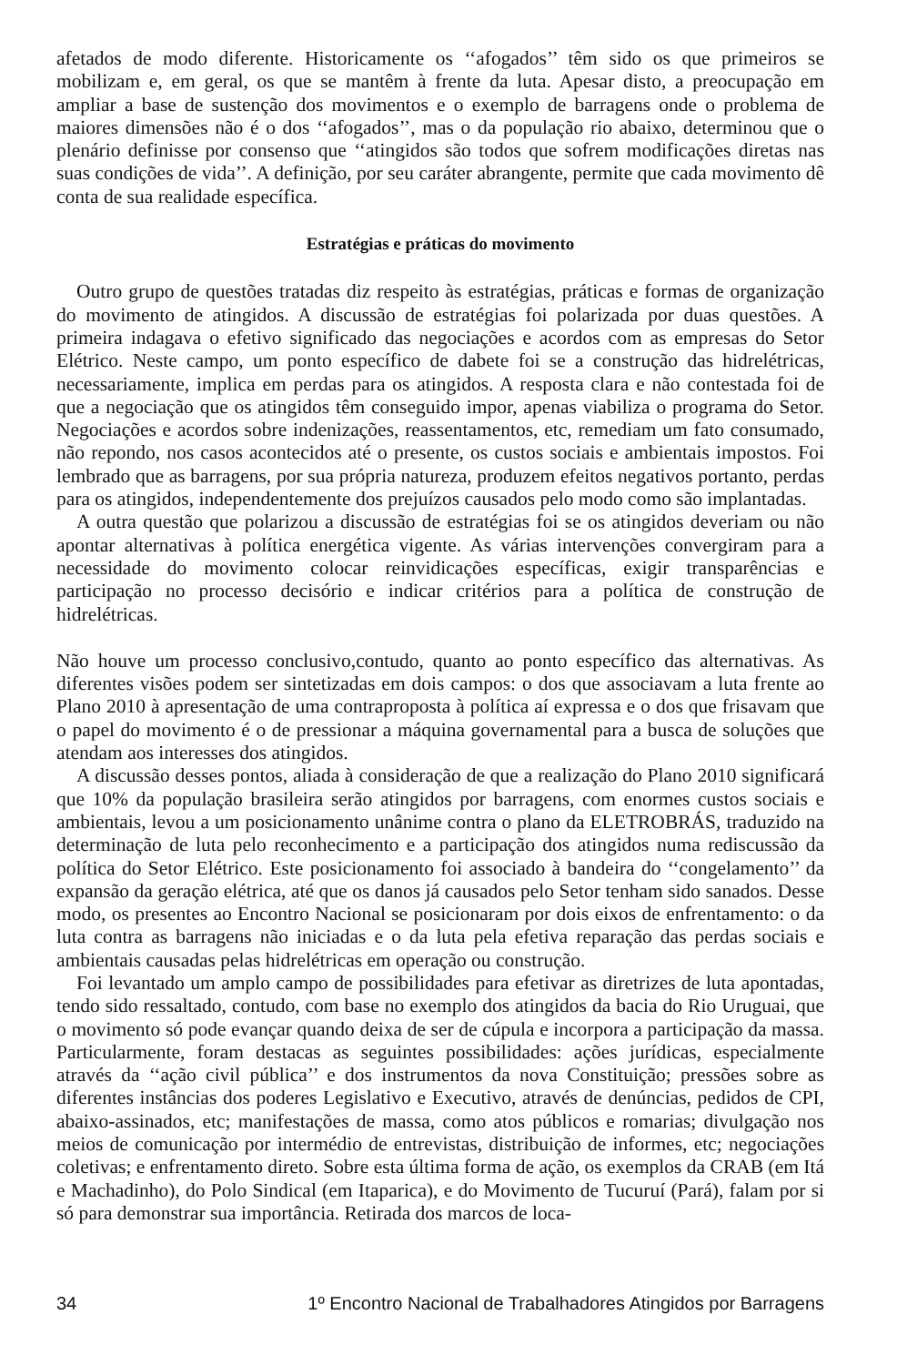afetados de modo diferente. Historicamente os ‘‘afogados’’ têm sido os que primeiros se mobilizam e, em geral, os que se mantêm à frente da luta. Apesar disto, a preocupação em ampliar a base de sustenção dos movimentos e o exemplo de barragens onde o problema de maiores dimensões não é o dos ‘‘afogados’’, mas o da população rio abaixo, determinou que o plenário definisse por consenso que ‘‘atingidos são todos que sofrem modificações diretas nas suas condições de vida’’. A definição, por seu caráter abrangente, permite que cada movimento dê conta de sua realidade específica.
Estratégias e práticas do movimento
Outro grupo de questões tratadas diz respeito às estratégias, práticas e formas de organização do movimento de atingidos. A discussão de estratégias foi polarizada por duas questões. A primeira indagava o efetivo significado das negociações e acordos com as empresas do Setor Elétrico. Neste campo, um ponto específico de dabete foi se a construção das hidrelétricas, necessariamente, implica em perdas para os atingidos. A resposta clara e não contestada foi de que a negociação que os atingidos têm conseguido impor, apenas viabiliza o programa do Setor. Negociações e acordos sobre indenizações, reassentamentos, etc, remediam um fato consumado, não repondo, nos casos acontecidos até o presente, os custos sociais e ambientais impostos. Foi lembrado que as barragens, por sua própria natureza, produzem efeitos negativos portanto, perdas para os atingidos, independentemente dos prejuízos causados pelo modo como são implantadas.
A outra questão que polarizou a discussão de estratégias foi se os atingidos deveriam ou não apontar alternativas à política energética vigente. As várias intervenções convergiram para a necessidade do movimento colocar reinvidicações específicas, exigir transparências e participação no processo decisório e indicar critérios para a política de construção de hidrelétricas.
Não houve um processo conclusivo,contudo, quanto ao ponto específico das alternativas. As diferentes visões podem ser sintetizadas em dois campos: o dos que associavam a luta frente ao Plano 2010 à apresentação de uma contraproposta à política aí expressa e o dos que frisavam que o papel do movimento é o de pressionar a máquina governamental para a busca de soluções que atendam aos interesses dos atingidos.
A discussão desses pontos, aliada à consideração de que a realização do Plano 2010 significará que 10% da população brasileira serão atingidos por barragens, com enormes custos sociais e ambientais, levou a um posicionamento unânime contra o plano da ELETROBRÁS, traduzido na determinação de luta pelo reconhecimento e a participação dos atingidos numa rediscussão da política do Setor Elétrico. Este posicionamento foi associado à bandeira do ‘‘congelamento’’ da expansão da geração elétrica, até que os danos já causados pelo Setor tenham sido sanados. Desse modo, os presentes ao Encontro Nacional se posicionaram por dois eixos de enfrentamento: o da luta contra as barragens não iniciadas e o da luta pela efetiva reparação das perdas sociais e ambientais causadas pelas hidrelétricas em operação ou construção.
Foi levantado um amplo campo de possibilidades para efetivar as diretrizes de luta apontadas, tendo sido ressaltado, contudo, com base no exemplo dos atingidos da bacia do Rio Uruguai, que o movimento só pode evançar quando deixa de ser de cúpula e incorpora a participação da massa. Particularmente, foram destacas as seguintes possibilidades: ações jurídicas, especialmente através da ‘‘ação civil pública’’ e dos instrumentos da nova Constituição; pressões sobre as diferentes instâncias dos poderes Legislativo e Executivo, através de denúncias, pedidos de CPI, abaixo-assinados, etc; manifestações de massa, como atos públicos e romarias; divulgação nos meios de comunicação por intermédio de entrevistas, distribuição de informes, etc; negociações coletivas; e enfrentamento direto. Sobre esta última forma de ação, os exemplos da CRAB (em Itá e Machadinho), do Polo Sindical (em Itaparica), e do Movimento de Tucuruí (Pará), falam por si só para demonstrar sua importância. Retirada dos marcos de loca-
34 1º Encontro Nacional de Trabalhadores Atingidos por Barragens